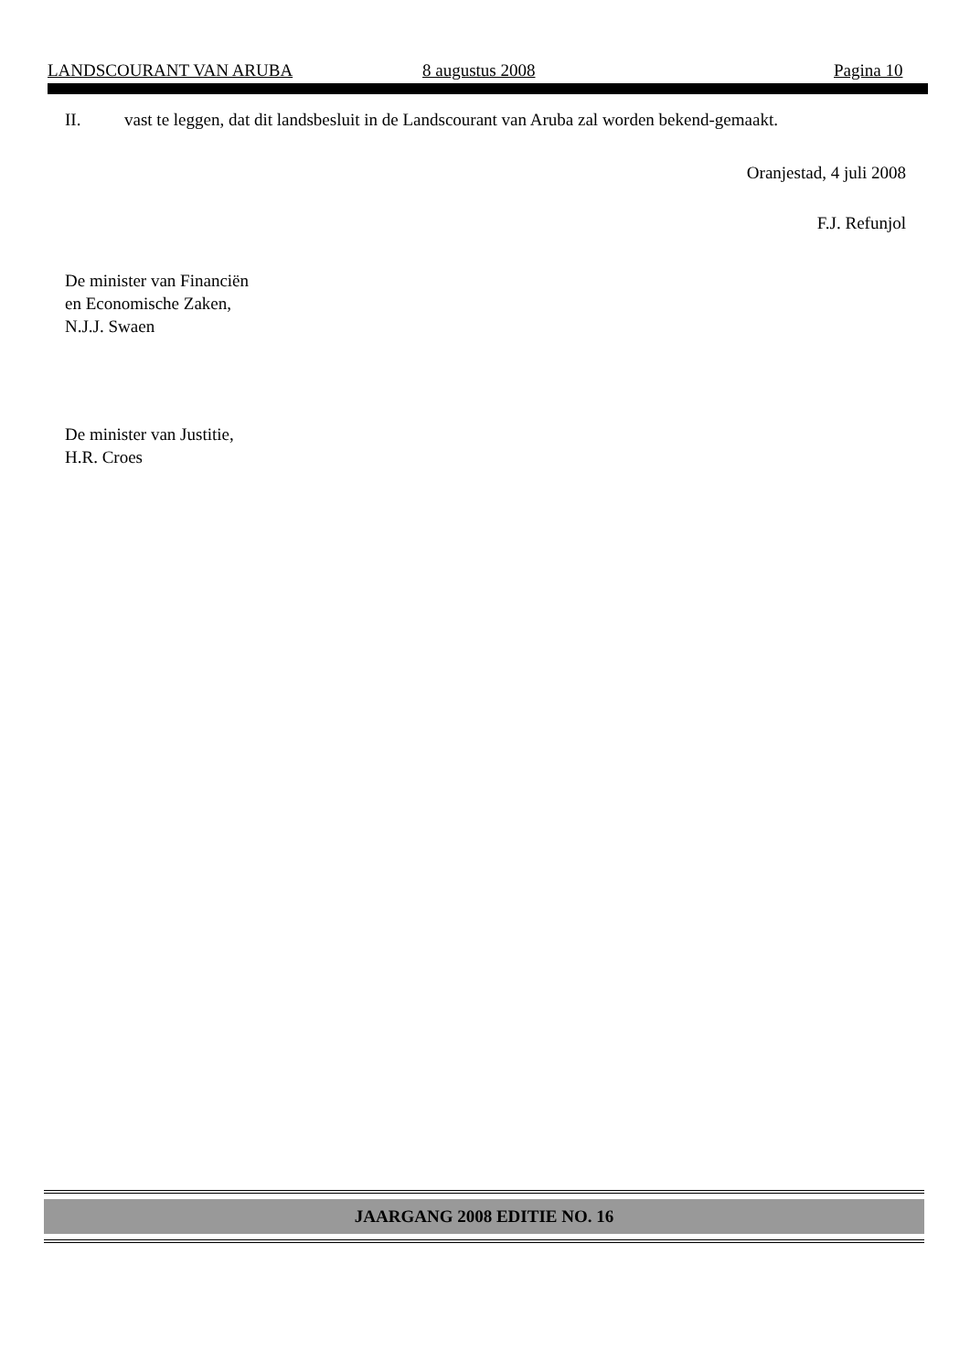LANDSCOURANT VAN ARUBA 8 augustus 2008 Pagina 10
II. vast te leggen, dat dit landsbesluit in de Landscourant van Aruba zal worden bekend-gemaakt.
Oranjestad, 4 juli 2008
F.J. Refunjol
De minister van Financiën
en Economische Zaken,
N.J.J. Swaen
De minister van Justitie,
H.R. Croes
JAARGANG 2008 EDITIE NO. 16